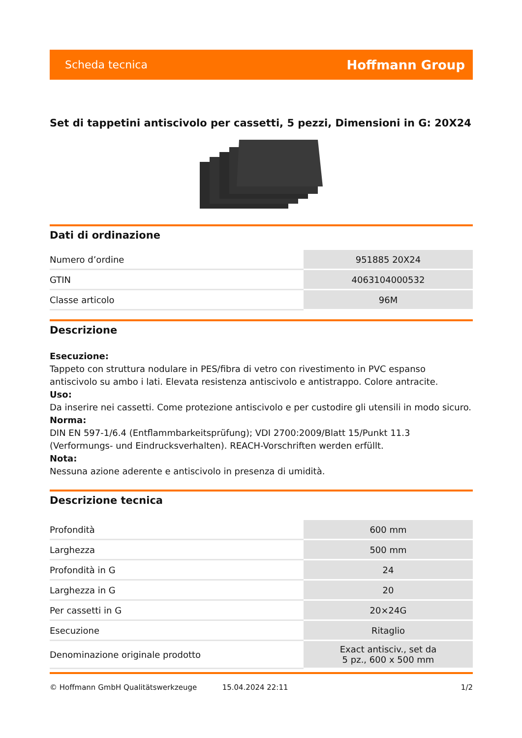Scheda tecnica Hoffmann Group
Set di tappetini antiscivolo per cassetti, 5 pezzi, Dimensioni in G: 20X24
Dati di ordinazione
| Numero d’ordine | 951885 20X24 |
| GTIN | 4063104000532 |
| Classe articolo | 96M |
Descrizione
Esecuzione:
Tappeto con struttura nodulare in PES/fibra di vetro con rivestimento in PVC espanso antiscivolo su ambo i lati. Elevata resistenza antiscivolo e antistrappo. Colore antracite.
Uso:
Da inserire nei cassetti. Come protezione antiscivolo e per custodire gli utensili in modo sicuro.
Norma:
DIN EN 597-1/6.4 (Entflammbarkeitsprüfung); VDI 2700:2009/Blatt 15/Punkt 11.3 (Verformungs- und Eindrucksverhalten). REACH-Vorschriften werden erfüllt.
Nota:
Nessuna azione aderente e antiscivolo in presenza di umidità.
Descrizione tecnica
| Profondità | 600 mm |
| Larghezza | 500 mm |
| Profondità in G | 24 |
| Larghezza in G | 20 |
| Per cassetti in G | 20×24G |
| Esecuzione | Ritaglio |
| Denominazione originale prodotto | Exact antisciv., set da 5 pz., 600 x 500 mm |
© Hoffmann GmbH Qualitätswerkzeuge 15.04.2024 22:11 1/2